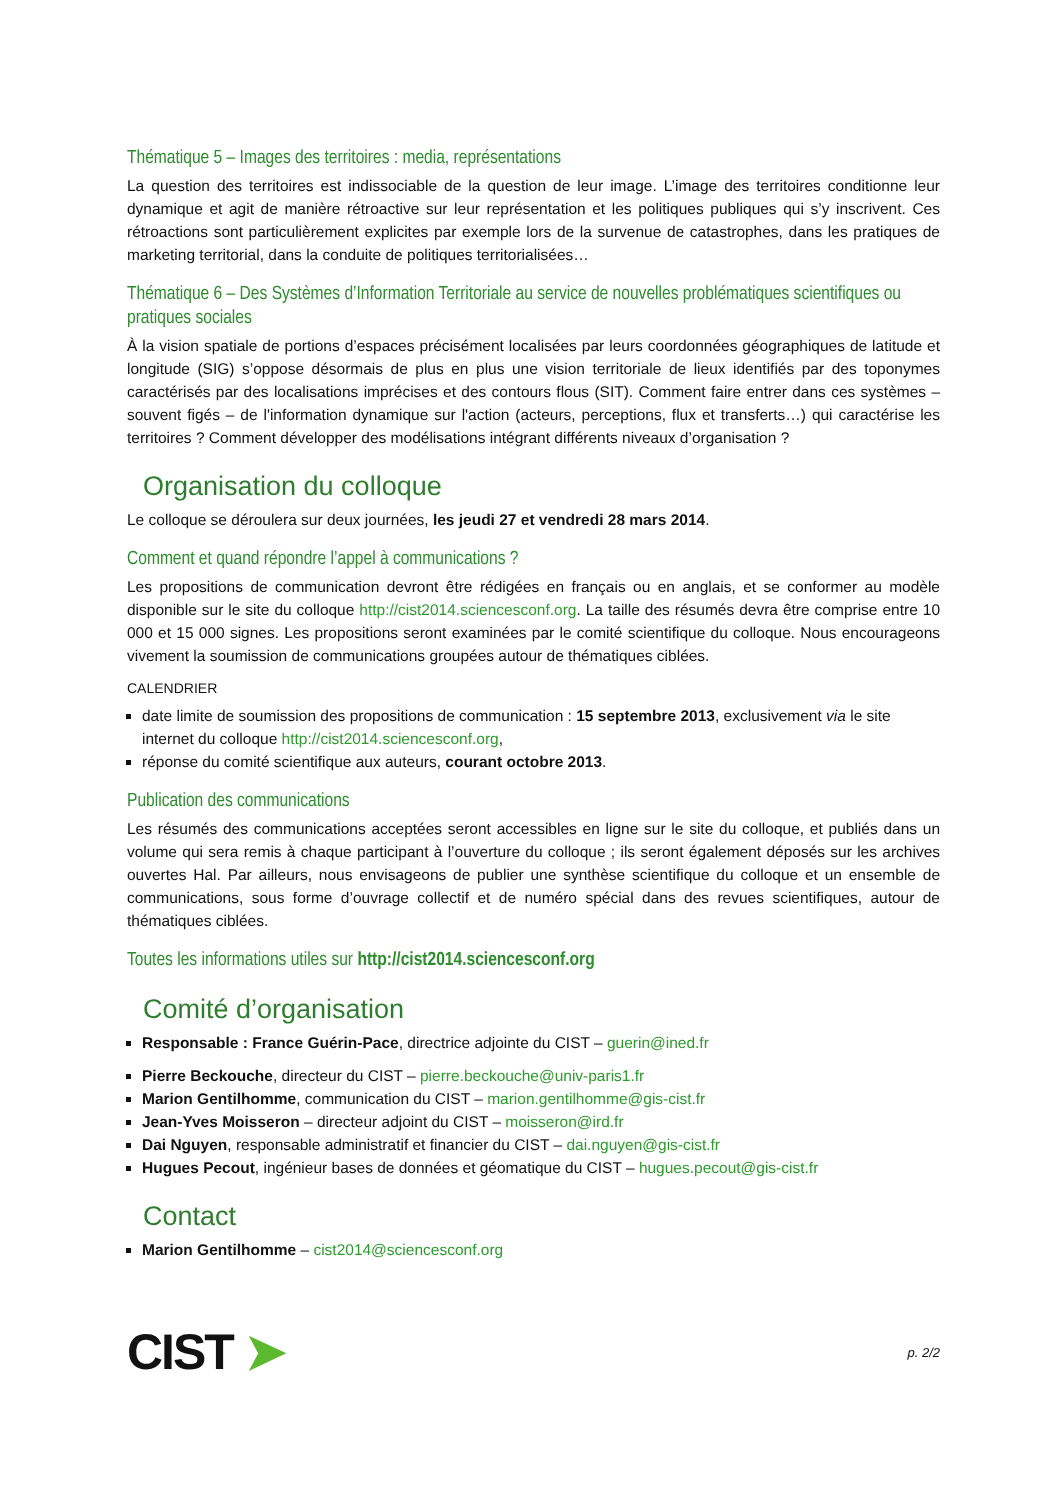Thématique 5 – Images des territoires : media, représentations
La question des territoires est indissociable de la question de leur image. L’image des territoires conditionne leur dynamique et agit de manière rétroactive sur leur représentation et les politiques publiques qui s’y inscrivent. Ces rétroactions sont particulièrement explicites par exemple lors de la survenue de catastrophes, dans les pratiques de marketing territorial, dans la conduite de politiques territorialisées…
Thématique 6 – Des Systèmes d’Information Territoriale au service de nouvelles problématiques scientifiques ou pratiques sociales
À la vision spatiale de portions d’espaces précisément localisées par leurs coordonnées géographiques de latitude et longitude (SIG) s’oppose désormais de plus en plus une vision territoriale de lieux identifiés par des toponymes caractérisés par des localisations imprécises et des contours flous (SIT). Comment faire entrer dans ces systèmes – souvent figés – de l'information dynamique sur l'action (acteurs, perceptions, flux et transferts…) qui caractérise les territoires ? Comment développer des modélisations intégrant différents niveaux d’organisation ?
Organisation du colloque
Le colloque se déroulera sur deux journées, les jeudi 27 et vendredi 28 mars 2014.
Comment et quand répondre l’appel à communications ?
Les propositions de communication devront être rédigées en français ou en anglais, et se conformer au modèle disponible sur le site du colloque http://cist2014.sciencesconf.org. La taille des résumés devra être comprise entre 10 000 et 15 000 signes. Les propositions seront examinées par le comité scientifique du colloque. Nous encourageons vivement la soumission de communications groupées autour de thématiques ciblées.
CALENDRIER
date limite de soumission des propositions de communication : 15 septembre 2013, exclusivement via le site internet du colloque http://cist2014.sciencesconf.org,
réponse du comité scientifique aux auteurs, courant octobre 2013.
Publication des communications
Les résumés des communications acceptées seront accessibles en ligne sur le site du colloque, et publiés dans un volume qui sera remis à chaque participant à l’ouverture du colloque ; ils seront également déposés sur les archives ouvertes Hal. Par ailleurs, nous envisageons de publier une synthèse scientifique du colloque et un ensemble de communications, sous forme d’ouvrage collectif et de numéro spécial dans des revues scientifiques, autour de thématiques ciblées.
Toutes les informations utiles sur http://cist2014.sciencesconf.org
Comité d’organisation
Responsable : France Guérin-Pace, directrice adjointe du CIST – guerin@ined.fr
Pierre Beckouche, directeur du CIST – pierre.beckouche@univ-paris1.fr
Marion Gentilhomme, communication du CIST – marion.gentilhomme@gis-cist.fr
Jean-Yves Moisseron – directeur adjoint du CIST – moisseron@ird.fr
Dai Nguyen, responsable administratif et financier du CIST – dai.nguyen@gis-cist.fr
Hugues Pecout, ingénieur bases de données et géomatique du CIST – hugues.pecout@gis-cist.fr
Contact
Marion Gentilhomme – cist2014@sciencesconf.org
CIST ➤
p. 2/2